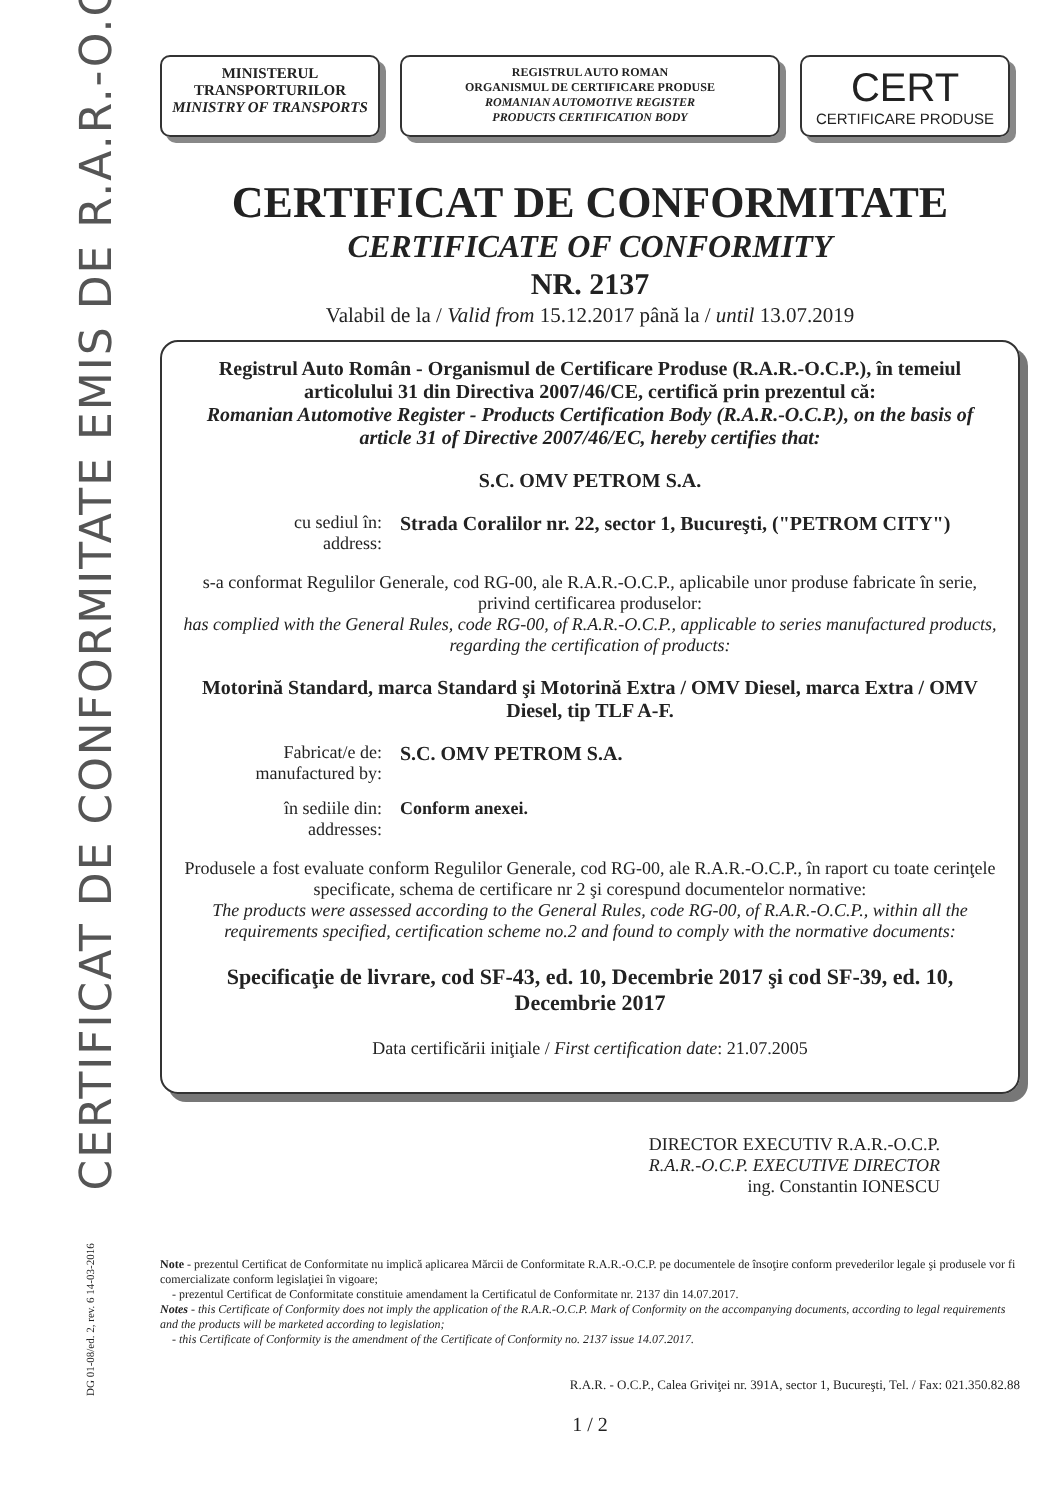CERTIFICAT DE CONFORMITATE EMIS DE R.A.R.-O.C.P.
DG 01-08/ed. 2, rev. 6 14-03-2016
MINISTERUL TRANSPORTURILOR
MINISTRY OF TRANSPORTS
REGISTRUL AUTO ROMAN
ORGANISMUL DE CERTIFICARE PRODUSE
ROMANIAN AUTOMOTIVE REGISTER
PRODUCTS CERTIFICATION BODY
CERT
CERTIFICARE PRODUSE
CERTIFICAT DE CONFORMITATE
CERTIFICATE OF CONFORMITY
NR. 2137
Valabil de la / Valid from 15.12.2017 până la / until 13.07.2019
Registrul Auto Român - Organismul de Certificare Produse (R.A.R.-O.C.P.), în temeiul articolului 31 din Directiva 2007/46/CE, certifică prin prezentul că:
Romanian Automotive Register - Products Certification Body (R.A.R.-O.C.P.), on the basis of article 31 of Directive 2007/46/EC, hereby certifies that:
S.C. OMV PETROM S.A.
cu sediul în:
address:
Strada Coralilor nr. 22, sector 1, Bucureşti, ("PETROM CITY")
s-a conformat Regulilor Generale, cod RG-00, ale R.A.R.-O.C.P., aplicabile unor produse fabricate în serie, privind certificarea produselor:
has complied with the General Rules, code RG-00, of R.A.R.-O.C.P., applicable to series manufactured products, regarding the certification of products:
Motorină Standard, marca Standard şi Motorină Extra / OMV Diesel, marca Extra / OMV Diesel, tip TLF A-F.
Fabricat/e de:
manufactured by:
S.C. OMV PETROM S.A.
în sediile din:
addresses:
Conform anexei.
Produsele a fost evaluate conform Regulilor Generale, cod RG-00, ale R.A.R.-O.C.P., în raport cu toate cerinţele specificate, schema de certificare nr 2 şi corespund documentelor normative:
The products were assessed according to the General Rules, code RG-00, of R.A.R.-O.C.P., within all the requirements specified, certification scheme no.2 and found to comply with the normative documents:
Specificaţie de livrare, cod SF-43, ed. 10, Decembrie 2017 şi cod SF-39, ed. 10, Decembrie 2017
Data certificării iniţiale / First certification date: 21.07.2005
DIRECTOR EXECUTIV R.A.R.-O.C.P.
R.A.R.-O.C.P. EXECUTIVE DIRECTOR
ing. Constantin IONESCU
Note - prezentul Certificat de Conformitate nu implică aplicarea Mărcii de Conformitate R.A.R.-O.C.P. pe documentele de însoţire conform prevederilor legale şi produsele vor fi comercializate conform legislaţiei în vigoare;
- prezentul Certificat de Conformitate constituie amendament la Certificatul de Conformitate nr. 2137 din 14.07.2017.
Notes - this Certificate of Conformity does not imply the application of the R.A.R.-O.C.P. Mark of Conformity on the accompanying documents, according to legal requirements and the products will be marketed according to legislation;
- this Certificate of Conformity is the amendment of the Certificate of Conformity no. 2137 issue 14.07.2017.
R.A.R. - O.C.P., Calea Griviţei nr. 391A, sector 1, Bucureşti, Tel. / Fax: 021.350.82.88
1 / 2